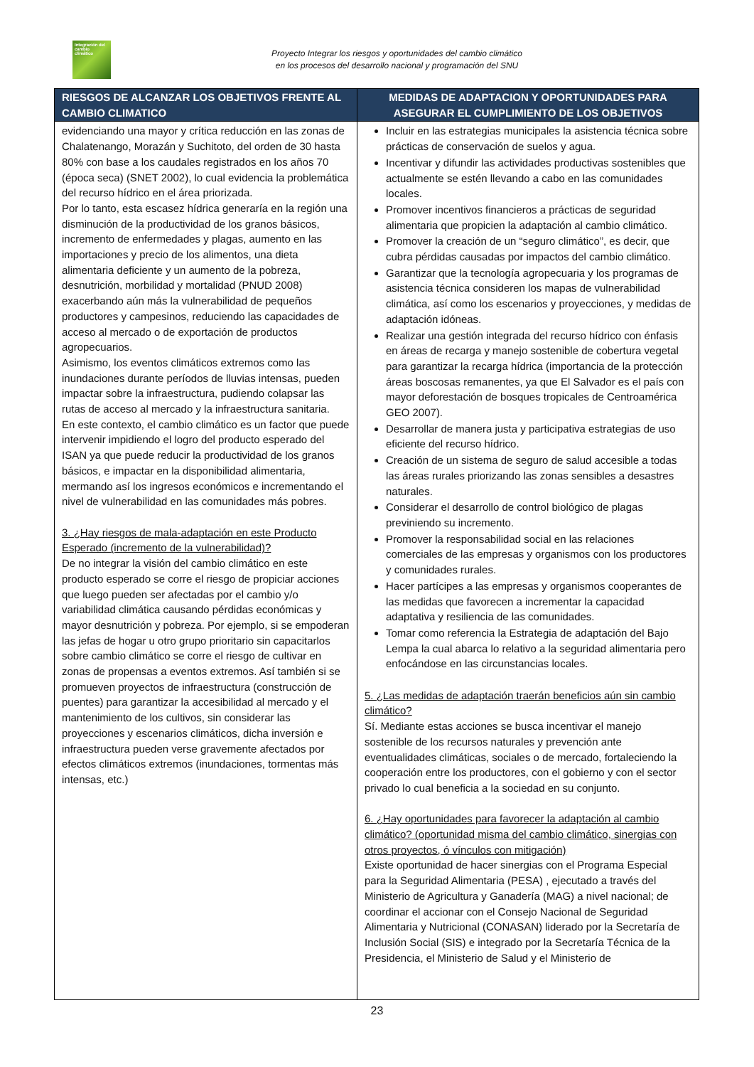Integración del cambio climático
Proyecto Integrar los riesgos y oportunidades del cambio climático
en los procesos del desarrollo nacional y programación del SNU
| RIESGOS DE ALCANZAR LOS OBJETIVOS FRENTE AL CAMBIO CLIMATICO | MEDIDAS DE ADAPTACION Y OPORTUNIDADES PARA ASEGURAR EL CUMPLIMIENTO DE LOS OBJETIVOS |
| --- | --- |
| evidenciando una mayor y crítica reducción en las zonas de Chalatenango, Morazán y Suchitoto, del orden de 30 hasta 80% con base a los caudales registrados en los años 70 (época seca) (SNET 2002), lo cual evidencia la problemática del recurso hídrico en el área priorizada. Por lo tanto, esta escasez hídrica generaría en la región una disminución de la productividad de los granos básicos, incremento de enfermedades y plagas, aumento en las importaciones y precio de los alimentos, una dieta alimentaria deficiente y un aumento de la pobreza, desnutrición, morbilidad y mortalidad (PNUD 2008) exacerbando aún más la vulnerabilidad de pequeños productores y campesinos, reduciendo las capacidades de acceso al mercado o de exportación de productos agropecuarios. Asimismo, los eventos climáticos extremos como las inundaciones durante períodos de lluvias intensas, pueden impactar sobre la infraestructura, pudiendo colapsar las rutas de acceso al mercado y la infraestructura sanitaria. En este contexto, el cambio climático es un factor que puede intervenir impidiendo el logro del producto esperado del ISAN ya que puede reducir la productividad de los granos básicos, e impactar en la disponibilidad alimentaria, mermando así los ingresos económicos e incrementando el nivel de vulnerabilidad en las comunidades más pobres. 3. ¿Hay riesgos de mala-adaptación en este Producto Esperado (incremento de la vulnerabilidad)? De no integrar la visión del cambio climático en este producto esperado se corre el riesgo de propiciar acciones que luego pueden ser afectadas por el cambio y/o variabilidad climática causando pérdidas económicas y mayor desnutrición y pobreza. Por ejemplo, si se empoderan las jefas de hogar u otro grupo prioritario sin capacitarlos sobre cambio climático se corre el riesgo de cultivar en zonas de propensas a eventos extremos. Así también si se promueven proyectos de infraestructura (construcción de puentes) para garantizar la accesibilidad al mercado y el mantenimiento de los cultivos, sin considerar las proyecciones y escenarios climáticos, dicha inversión e infraestructura pueden verse gravemente afectados por efectos climáticos extremos (inundaciones, tormentas más intensas, etc.) | Incluir en las estrategias municipales la asistencia técnica sobre prácticas de conservación de suelos y agua. Incentivar y difundir las actividades productivas sostenibles que actualmente se estén llevando a cabo en las comunidades locales. Promover incentivos financieros a prácticas de seguridad alimentaria que propicien la adaptación al cambio climático. Promover la creación de un “seguro climático”, es decir, que cubra pérdidas causadas por impactos del cambio climático. Garantizar que la tecnología agropecuaria y los programas de asistencia técnica consideren los mapas de vulnerabilidad climática, así como los escenarios y proyecciones, y medidas de adaptación idóneas. Realizar una gestión integrada del recurso hídrico con énfasis en áreas de recarga y manejo sostenible de cobertura vegetal para garantizar la recarga hídrica (importancia de la protección áreas boscosas remanentes, ya que El Salvador es el país con mayor deforestación de bosques tropicales de Centroamérica GEO 2007). Desarrollar de manera justa y participativa estrategias de uso eficiente del recurso hídrico. Creación de un sistema de seguro de salud accesible a todas las áreas rurales priorizando las zonas sensibles a desastres naturales. Considerar el desarrollo de control biológico de plagas previniendo su incremento. Promover la responsabilidad social en las relaciones comerciales de las empresas y organismos con los productores y comunidades rurales. Hacer partícipes a las empresas y organismos cooperantes de las medidas que favorecen a incrementar la capacidad adaptativa y resiliencia de las comunidades. Tomar como referencia la Estrategia de adaptación del Bajo Lempa la cual abarca lo relativo a la seguridad alimentaria pero enfocándose en las circunstancias locales. 5. ¿Las medidas de adaptación traerán beneficios aún sin cambio climático? Sí. Mediante estas acciones se busca incentivar el manejo sostenible de los recursos naturales y prevención ante eventualidades climáticas, sociales o de mercado, fortaleciendo la cooperación entre los productores, con el gobierno y con el sector privado lo cual beneficia a la sociedad en su conjunto. 6. ¿Hay oportunidades para favorecer la adaptación al cambio climático? (oportunidad misma del cambio climático, sinergias con otros proyectos, ó vínculos con mitigación) Existe oportunidad de hacer sinergias con el Programa Especial para la Seguridad Alimentaria (PESA) , ejecutado a través del Ministerio de Agricultura y Ganadería (MAG) a nivel nacional; de coordinar el accionar con el Consejo Nacional de Seguridad Alimentaria y Nutricional (CONASAN) liderado por la Secretaría de Inclusión Social (SIS) e integrado por la Secretaría Técnica de la Presidencia, el Ministerio de Salud y el Ministerio de |
23